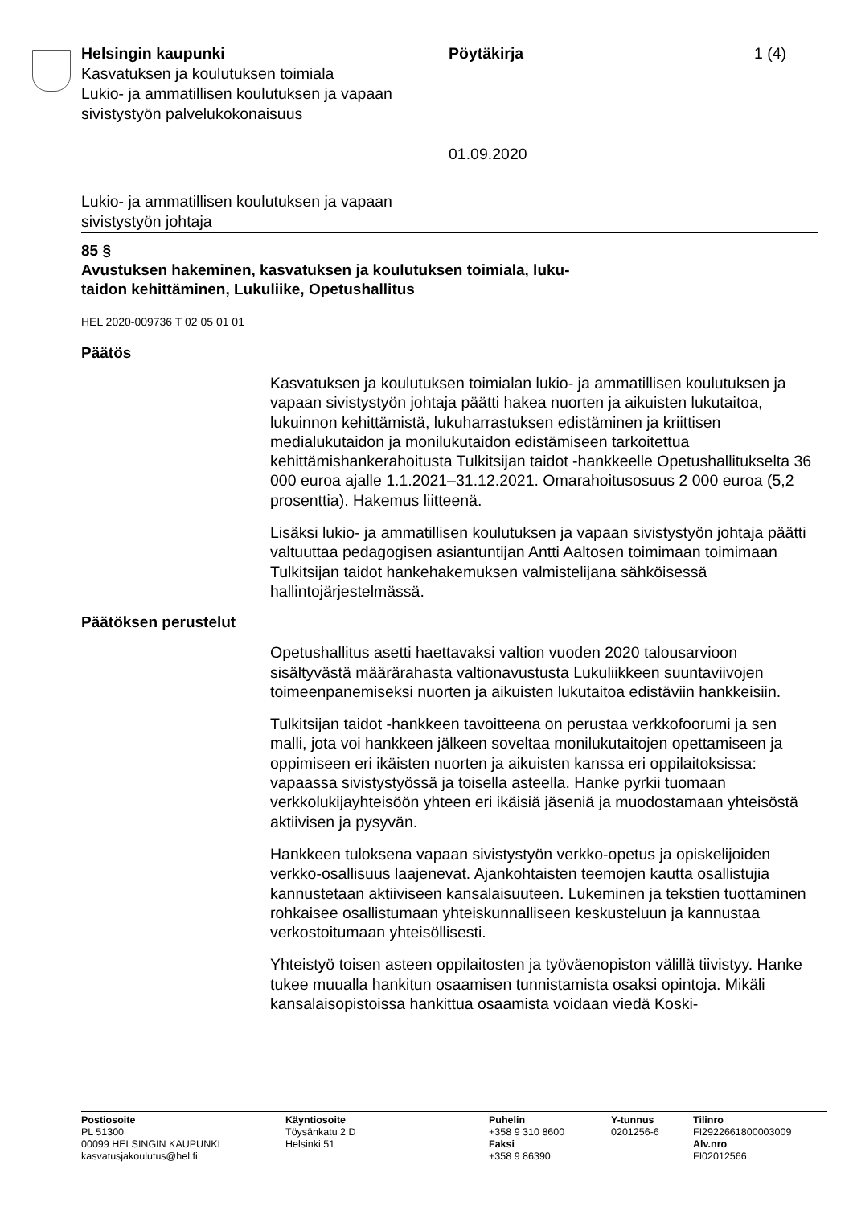Helsingin kaupunki
Kasvatuksen ja koulutuksen toimiala
Lukio- ja ammatillisen koulutuksen ja vapaan sivistystyön palvelukokonaisuus
Pöytäkirja
01.09.2020
1 (4)
Lukio- ja ammatillisen koulutuksen ja vapaan
sivistystyön johtaja
85 §
Avustuksen hakeminen, kasvatuksen ja koulutuksen toimiala, luku-
taidon kehittäminen, Lukuliike, Opetushallitus
HEL 2020-009736 T 02 05 01 01
Päätös
Kasvatuksen ja koulutuksen toimialan lukio- ja ammatillisen koulutuksen ja vapaan sivistystyön johtaja päätti hakea nuorten ja aikuisten lukutaitoa, lukuinnon kehittämistä, lukuharrastuksen edistäminen ja kriittisen medialukutaidon ja monilukutaidon edistämiseen tarkoitettua kehittämishankerahoitusta Tulkitsijan taidot -hankkeelle Opetushallitukselta 36 000 euroa ajalle 1.1.2021–31.12.2021. Omarahoitusosuus 2 000 euroa (5,2 prosenttia). Hakemus liitteenä.
Lisäksi lukio- ja ammatillisen koulutuksen ja vapaan sivistystyön johtaja päätti valtuuttaa pedagogisen asiantuntijan Antti Aaltosen toimimaan toimimaan Tulkitsijan taidot hankehakemuksen valmistelijana sähköisessä hallintojärjestelmässä.
Päätöksen perustelut
Opetushallitus asetti haettavaksi valtion vuoden 2020 talousarvioon sisältyvästä määrärahasta valtionavustusta Lukuliikkeen suuntaviivojen toimeenpanemiseksi nuorten ja aikuisten lukutaitoa edistäviin hankkeisiin.
Tulkitsijan taidot -hankkeen tavoitteena on perustaa verkkofoorumi ja sen malli, jota voi hankkeen jälkeen soveltaa monilukutaitojen opettamiseen ja oppimiseen eri ikäisten nuorten ja aikuisten kanssa eri oppilaitoksissa: vapaassa sivistystyössä ja toisella asteella. Hanke pyrkii tuomaan verkkolukijayhteisöön yhteen eri ikäisiä jäseniä ja muodostamaan yhteisöstä aktiivisen ja pysyvän.
Hankkeen tuloksena vapaan sivistystyön verkko-opetus ja opiskelijoiden verkko-osallisuus laajenevat. Ajankohtaisten teemojen kautta osallistujia kannustetaan aktiiviseen kansalaisuuteen. Lukeminen ja tekstien tuottaminen rohkaisee osallistumaan yhteiskunnalliseen keskusteluun ja kannustaa verkostoitumaan yhteisöllisesti.
Yhteistyö toisen asteen oppilaitosten ja työväenopiston välillä tiivistyy. Hanke tukee muualla hankitun osaamisen tunnistamista osaksi opintoja. Mikäli kansalaisopistoissa hankittua osaamista voidaan viedä Koski-
Postiosoite
PL 51300
00099 HELSINGIN KAUPUNKI
kasvatusjakoulutus@hel.fi
Käyntiosoite
Töysänkatu 2 D
Helsinki 51
Puhelin
+358 9 310 8600
Faksi
+358 9 86390
Y-tunnus
0201256-6
Tilinro
FI2922661800003009
Alv.nro
FI02012566